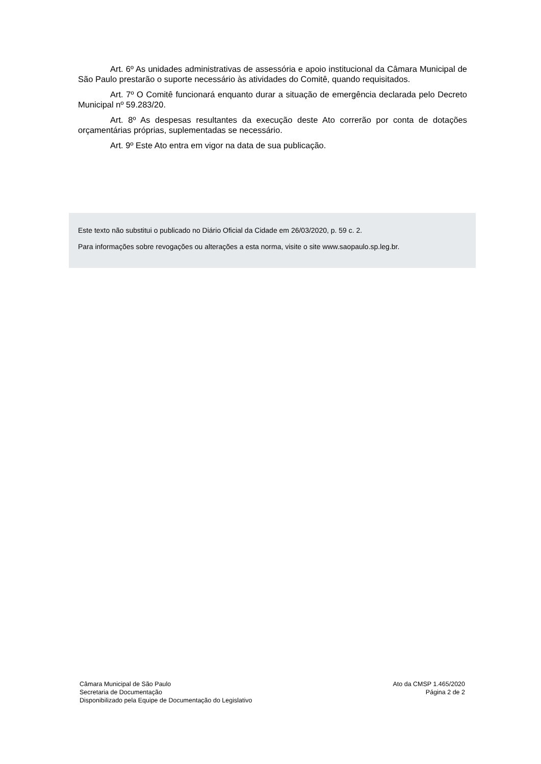Art. 6º As unidades administrativas de assessória e apoio institucional da Câmara Municipal de São Paulo prestarão o suporte necessário às atividades do Comitê, quando requisitados.
Art. 7º O Comitê funcionará enquanto durar a situação de emergência declarada pelo Decreto Municipal nº 59.283/20.
Art. 8º As despesas resultantes da execução deste Ato correrão por conta de dotações orçamentárias próprias, suplementadas se necessário.
Art. 9º Este Ato entra em vigor na data de sua publicação.
Este texto não substitui o publicado no Diário Oficial da Cidade em 26/03/2020, p. 59 c. 2.
Para informações sobre revogações ou alterações a esta norma, visite o site www.saopaulo.sp.leg.br.
Câmara Municipal de São Paulo
Secretaria de Documentação
Disponibilizado pela Equipe de Documentação do Legislativo
Ato da CMSP 1.465/2020
Página 2 de 2